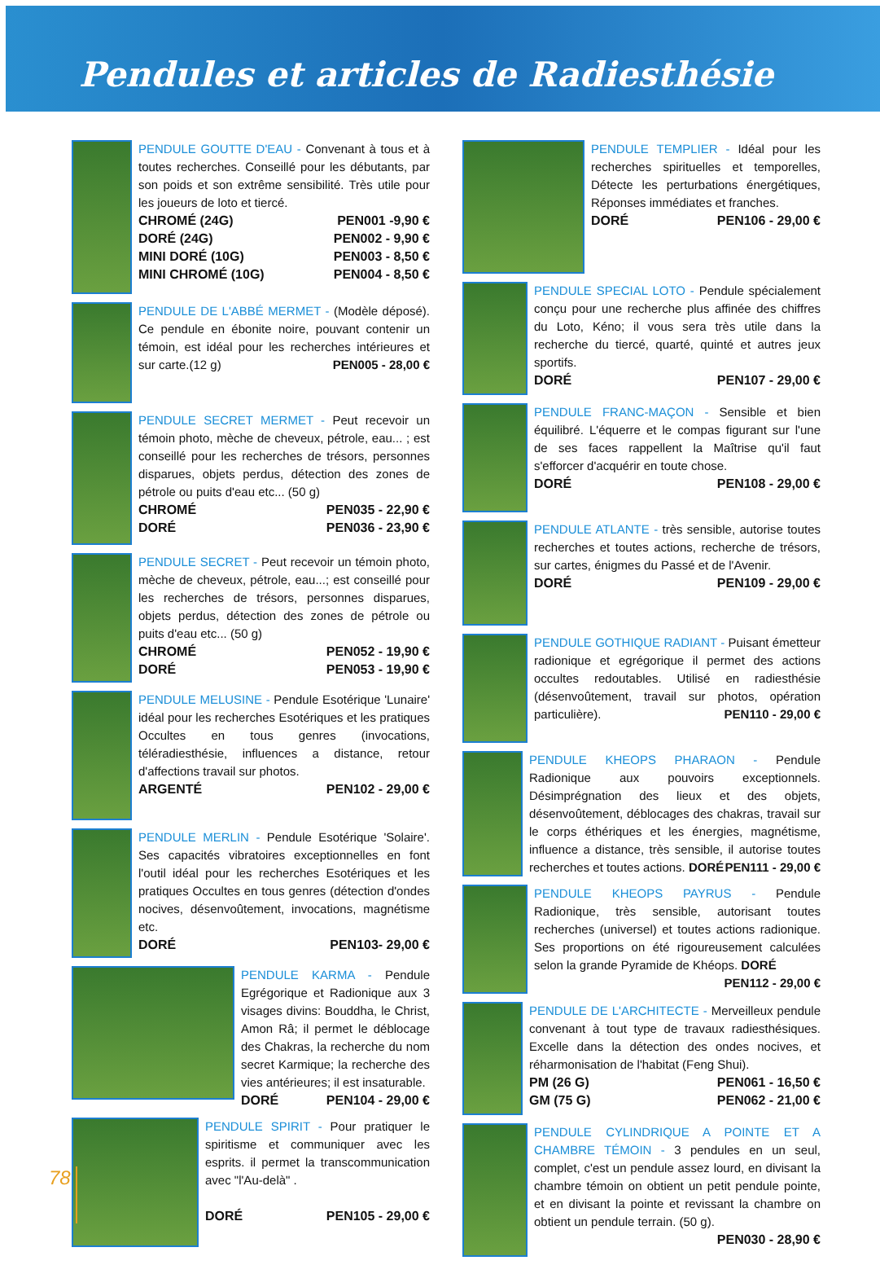Pendules et articles de Radiesthésie
PENDULE GOUTTE D'EAU - Convenant à tous et à toutes recherches. Conseillé pour les débutants, par son poids et son extrême sensibilité. Très utile pour les joueurs de loto et tiercé.
CHROMÉ (24G) PEN001 -9,90 €
DORÉ (24G) PEN002 - 9,90 €
MINI DORÉ (10G) PEN003 - 8,50 €
MINI CHROMÉ (10G) PEN004 - 8,50 €
PENDULE DE L'ABBÉ MERMET - (Modèle déposé). Ce pendule en ébonite noire, pouvant contenir un témoin, est idéal pour les recherches intérieures et sur carte.(12 g) PEN005 - 28,00 €
PENDULE SECRET MERMET - Peut recevoir un témoin photo, mèche de cheveux, pétrole, eau... ; est conseillé pour les recherches de trésors, personnes disparues, objets perdus, détection des zones de pétrole ou puits d'eau etc... (50 g)
CHROMÉ PEN035 - 22,90 €
DORÉ PEN036 - 23,90 €
PENDULE SECRET - Peut recevoir un témoin photo, mèche de cheveux, pétrole, eau...; est conseillé pour les recherches de trésors, personnes disparues, objets perdus, détection des zones de pétrole ou puits d'eau etc... (50 g)
CHROMÉ PEN052 - 19,90 €
DORÉ PEN053 - 19,90 €
PENDULE MELUSINE - Pendule Esotérique 'Lunaire' idéal pour les recherches Esotériques et les pratiques Occultes en tous genres (invocations, téléradiesthésie, influences a distance, retour d'affections travail sur photos.
ARGENTÉ PEN102 - 29,00 €
PENDULE MERLIN - Pendule Esotérique 'Solaire'. Ses capacités vibratoires exceptionnelles en font l'outil idéal pour les recherches Esotériques et les pratiques Occultes en tous genres (détection d'ondes nocives, désenvoûtement, invocations, magnétisme etc.
DORÉ PEN103- 29,00 €
PENDULE KARMA - Pendule Egrégorique et Radionique aux 3 visages divins: Bouddha, le Christ, Amon Râ; il permet le déblocage des Chakras, la recherche du nom secret Karmique; la recherche des vies antérieures; il est insaturable.
DORÉ PEN104 - 29,00 €
PENDULE SPIRIT - Pour pratiquer le spiritisme et communiquer avec les esprits. il permet la transcommunication avec "l'Au-delà" .
DORÉ PEN105 - 29,00 €
PENDULE TEMPLIER - Idéal pour les recherches spirituelles et temporelles, Détecte les perturbations énergétiques, Réponses immédiates et franches.
DORÉ PEN106 - 29,00 €
PENDULE SPECIAL LOTO - Pendule spécialement conçu pour une recherche plus affinée des chiffres du Loto, Kéno; il vous sera très utile dans la recherche du tiercé, quarté, quinté et autres jeux sportifs.
DORÉ PEN107 - 29,00 €
PENDULE FRANC-MAÇON - Sensible et bien équilibré. L'équerre et le compas figurant sur l'une de ses faces rappellent la Maîtrise qu'il faut s'efforcer d'acquérir en toute chose.
DORÉ PEN108 - 29,00 €
PENDULE ATLANTE - très sensible, autorise toutes recherches et toutes actions, recherche de trésors, sur cartes, énigmes du Passé et de l'Avenir.
DORÉ PEN109 - 29,00 €
PENDULE GOTHIQUE RADIANT - Puisant émetteur radionique et egrégorique il permet des actions occultes redoutables. Utilisé en radiesthésie (désenvoûtement, travail sur photos, opération particulière). PEN110 - 29,00 €
PENDULE KHEOPS PHARAON - Pendule Radionique aux pouvoirs exceptionnels. Désimprégnation des lieux et des objets, désenvoûtement, déblocages des chakras, travail sur le corps éthériques et les énergies, magnétisme, influence a distance, très sensible, il autorise toutes recherches et toutes actions. DORÉ PEN111 - 29,00 €
PENDULE KHEOPS PAYRUS - Pendule Radionique, très sensible, autorisant toutes recherches (universel) et toutes actions radionique. Ses proportions on été rigoureusement calculées selon la grande Pyramide de Khéops. DORÉ PEN112 - 29,00 €
PENDULE DE L'ARCHITECTE - Merveilleux pendule convenant à tout type de travaux radiesthésiques. Excelle dans la détection des ondes nocives, et réharmonisation de l'habitat (Feng Shui).
PM (26 G) PEN061 - 16,50 €
GM (75 G) PEN062 - 21,00 €
PENDULE CYLINDRIQUE A POINTE ET A CHAMBRE TÉMOIN - 3 pendules en un seul, complet, c'est un pendule assez lourd, en divisant la chambre témoin on obtient un petit pendule pointe, et en divisant la pointe et revissant la chambre on obtient un pendule terrain. (50 g).
PEN030 - 28,90 €
78